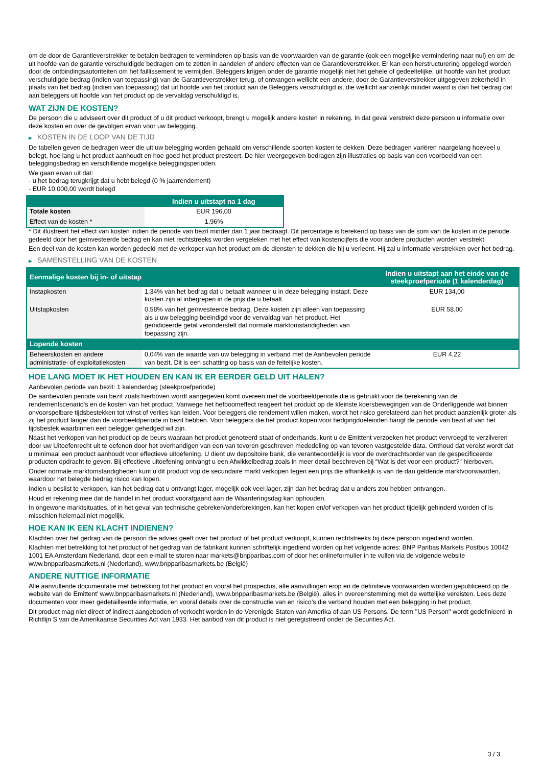om de door de Garantieverstrekker te betalen bedragen te verminderen op basis van de voorwaarden van de garantie (ook een mogelijke vermindering naar nul) en om de uit hoofde van de garantie verschuldigde bedragen om te zetten in aandelen of andere effecten van de Garantieverstrekker. Er kan een herstructurering opgelegd worden door de ontbindingsautoriteiten om het faillissement te vermijden. Beleggers krijgen onder de garantie mogelijk niet het gehele of gedeeltelijke, uit hoofde van het product verschuldigde bedrag (indien van toepassing) van de Garantieverstrekker terug, of ontvangen wellicht een andere, door de Garantieverstrekker uitgegeven zekerheid in plaats van het bedrag (indien van toepassing) dat uit hoofde van het product aan de Beleggers verschuldigd is, die wellicht aanzienlijk minder waard is dan het bedrag dat aan beleggers uit hoofde van het product op de vervaldag verschuldigd is.
WAT ZIJN DE KOSTEN?
De persoon die u adviseert over dit product of u dit product verkoopt, brengt u mogelijk andere kosten in rekening. In dat geval verstrekt deze persoon u informatie over deze kosten en over de gevolgen ervan voor uw belegging.
▶ KOSTEN IN DE LOOP VAN DE TIJD
De tabellen geven de bedragen weer die uit uw belegging worden gehaald om verschillende soorten kosten te dekken. Deze bedragen variëren naargelang hoeveel u belegt, hoe lang u het product aanhoudt en hoe goed het product presteert. De hier weergegeven bedragen zijn illustraties op basis van een voorbeeld van een beleggingsbedrag en verschillende mogelijke beleggingsperioden.
We gaan ervan uit dat:
- u het bedrag terugkrijgt dat u hebt belegd (0 % jaarrendement)
- EUR 10.000,00 wordt belegd
| | Indien u uitstapt na 1 dag |
| --- | --- |
| Totale kosten | EUR 196,00 |
| Effect van de kosten * | 1,96% |
* Dit illustreert het effect van kosten indien de periode van bezit minder dan 1 jaar bedraagt. Dit percentage is berekend op basis van de som van de kosten in de periode gedeeld door het geïnvesteerde bedrag en kan niet rechtstreeks worden vergeleken met het effect van kostencijfers die voor andere producten worden verstrekt.
Een deel van de kosten kan worden gedeeld met de verkoper van het product om de diensten te dekken die hij u verleent. Hij zal u informatie verstrekken over het bedrag.
▶ SAMENSTELLING VAN DE KOSTEN
| Eenmalige kosten bij in- of uitstap | | Indien u uitstapt aan het einde van de steekproefperiode (1 kalenderdag) |
| --- | --- | --- |
| Instapkosten | 1,34% van het bedrag dat u betaalt wanneer u in deze belegging instapt. Deze kosten zijn al inbegrepen in de prijs die u betaalt. | EUR 134,00 |
| Uitstapkosten | 0,58% van het geïnvesteerde bedrag. Deze kosten zijn alleen van toepassing als u uw belegging beëindigd voor de vervaldag van het product. Het geïndiceerde getal veronderstelt dat normale marktomstandigheden van toepassing zijn. | EUR 58,00 |
| Lopende kosten | | |
| Beheerskosten en andere administratie- of exploitatiekosten | 0,04% van de waarde van uw belegging in verband met de Aanbevolen periode van bezit. Dit is een schatting op basis van de feitelijke kosten. | EUR 4,22 |
HOE LANG MOET IK HET HOUDEN EN KAN IK ER EERDER GELD UIT HALEN?
Aanbevolen periode van bezit: 1 kalenderdag (steekproefperiode)
De aanbevolen periode van bezit zoals hierboven wordt aangegeven komt overeen met de voorbeeldperiode die is gebruikt voor de berekening van de rendementscenario's en de kosten van het product. Vanwege het hefboomeffect reageert het product op de kleinste koersbewegingen van de Onderliggende wat binnen onvoorspelbare tijdsbestekken tot winst of verlies kan leiden. Voor beleggers die rendement willen maken, wordt het risico gerelateerd aan het product aanzienlijk groter als zij het product langer dan de voorbeeldperiode in bezit hebben. Voor beleggers die het product kopen voor hedgingdoeleinden hangt de periode van bezit af van het tijdsbestek waarbinnen een belegger gehedged wil zijn.
Naast het verkopen van het product op de beurs waaraan het product genoteerd staat of onderhands, kunt u de Emittent verzoeken het product vervroegd te verzilveren door uw Uitoefenrecht uit te oefenen door het overhandigen van een van tevoren geschreven mededeling op van tevoren vastgestelde data. Onthoud dat vereist wordt dat u minimaal een product aanhoudt voor effectieve uitoefening. U dient uw depositoire bank, die verantwoordelijk is voor de overdrachtsorder van de gespecificeerde producten opdracht te geven. Bij effectieve uitoefening ontvangt u een Afwikkelbedrag zoals in meer detail beschreven bij “Wat is det voor een product?" hierboven.
Onder normale marktomstandigheden kunt u dit product vop de secundaire markt verkopen tegen een prijs die afhankelijk is van de dan geldende marktvoorwaarden, waardoor het belegde bedrag risico kan lopen.
Indien u beslist te verkopen, kan het bedrag dat u ontvangt lager, mogelijk ook veel lager, zijn dan het bedrag dat u anders zou hebben ontvangen.
Houd er rekening mee dat de handel in het product voorafgaand aan de Waarderingsdag kan ophouden.
In ongewone marktsituaties, of in het geval van technische gebreken/onderbrekingen, kan het kopen en/of verkopen van het product tijdelijk gehinderd worden of is misschien helemaal niet mogelijk.
HOE KAN IK EEN KLACHT INDIENEN?
Klachten over het gedrag van de persoon die advies geeft over het product of het product verkoopt, kunnen rechtstreeks bij deze persoon ingediend worden.
Klachten met betrekking tot het product of het gedrag van de fabrikant kunnen schriftelijk ingediend worden op het volgende adres: BNP Paribas Markets Postbus 10042 1001 EA Amsterdam Nederland, door een e-mail te sturen naar markets@bnpparibas.com of door het onlineformulier in te vullen via de volgende website www.bnpparibasmarkets.nl (Nederland), www.bnpparibasmarkets.be (België)
ANDERE NUTTIGE INFORMATIE
Alle aanvullende documentatie met betrekking tot het product en vooral het prospectus, alle aanvullingen erop en de definitieve voorwaarden worden gepubliceerd op de website van de Emittent' www.bnpparibasmarkets.nl (Nederland), www.bnpparibasmarkets.be (België), alles in overeenstemming met de wettelijke vereisten. Lees deze documenten voor meer gedetailleerde informatie, en vooral details over de constructie van en risico’s die verband houden met een belegging in het product.
Dit product mag niet direct of indirect aangeboden of verkocht worden in de Verenigde Staten van Amerika of aan US Persons. De term "US Person" wordt gedefinieerd in Richtlijn S van de Amerikaanse Securities Act van 1933. Het aanbod van dit product is niet geregistreerd onder de Securities Act.
3 / 3